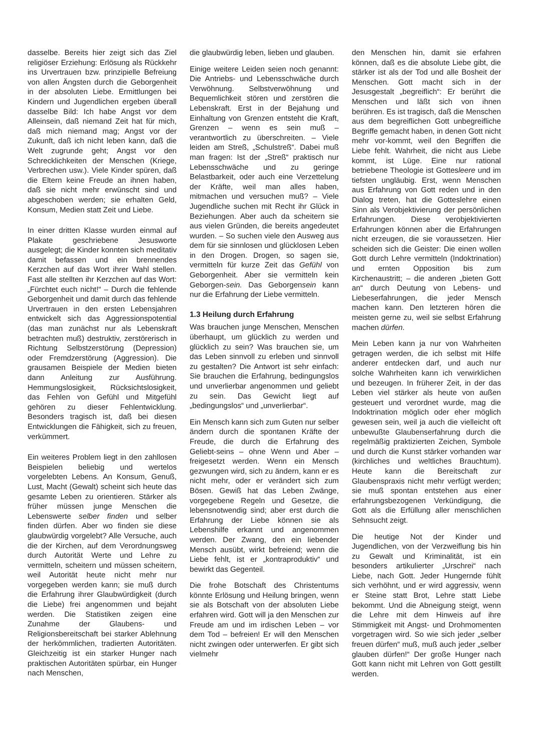dasselbe. Bereits hier zeigt sich das Ziel religiöser Erziehung: Erlösung als Rückkehr ins Urvertrauen bzw. prinzipielle Befreiung von allen Ängsten durch die Geborgenheit in der absoluten Liebe. Ermittlungen bei Kindern und Jugendlichen ergeben überall dasselbe Bild: Ich habe Angst vor dem Alleinsein, daß niemand Zeit hat für mich, daß mich niemand mag; Angst vor der Zukunft, daß ich nicht leben kann, daß die Welt zugrunde geht; Angst vor den Schrecklichkeiten der Menschen (Kriege, Verbrechen usw.). Viele Kinder spüren, daß die Eltern keine Freude an ihnen haben, daß sie nicht mehr erwünscht sind und abgeschoben werden; sie erhalten Geld, Konsum, Medien statt Zeit und Liebe.
In einer dritten Klasse wurden einmal auf Plakate geschriebene Jesusworte ausgelegt; die Kinder konnten sich meditativ damit befassen und ein brennendes Kerzchen auf das Wort ihrer Wahl stellen. Fast alle stellten ihr Kerzchen auf das Wort: „Fürchtet euch nicht!“ – Durch die fehlende Geborgenheit und damit durch das fehlende Urvertrauen in den ersten Lebensjahren entwickelt sich das Aggressionspotential (das man zunächst nur als Lebenskraft betrachten muß) destruktiv, zerstörerisch in Richtung Selbstzerstörung (Depression) oder Fremdzerstörung (Aggression). Die grausamen Beispiele der Medien bieten dann Anleitung zur Ausführung. Hemmungslosigkeit, Rücksichtslosigkeit, das Fehlen von Gefühl und Mitgefühl gehören zu dieser Fehlentwicklung. Besonders tragisch ist, daß bei diesen Entwicklungen die Fähigkeit, sich zu freuen, verkümmert.
Ein weiteres Problem liegt in den zahllosen Beispielen beliebig und wertelos vorgelebten Lebens. An Konsum, Genuß, Lust, Macht (Gewalt) scheint sich heute das gesamte Leben zu orientieren. Stärker als früher müssen junge Menschen die Lebenswerte selber finden und selber finden dürfen. Aber wo finden sie diese glaubwürdig vorgelebt? Alle Versuche, auch die der Kirchen, auf dem Verordnungsweg durch Autorität Werte und Lehre zu vermitteln, scheitern und müssen scheitern, weil Autorität heute nicht mehr nur vorgegeben werden kann; sie muß durch die Erfahrung ihrer Glaubwürdigkeit (durch die Liebe) frei angenommen und bejaht werden. Die Statistiken zeigen eine Zunahme der Glaubens- und Religionsbereitschaft bei starker Ablehnung der herkömmlichen, tradierten Autoritäten. Gleichzeitig ist ein starker Hunger nach praktischen Autoritäten spürbar, ein Hunger nach Menschen,
die glaubwürdig leben, lieben und glauben.
Einige weitere Leiden seien noch genannt: Die Antriebs- und Lebensschwäche durch Verwöhnung. Selbstverwöhnung und Bequemlichkeit stören und zerstören die Lebenskraft. Erst in der Bejahung und Einhaltung von Grenzen entsteht die Kraft, Grenzen – wenn es sein muß – verantwortlich zu überschreiten. – Viele leiden am Streß, „Schulstreß“. Dabei muß man fragen: Ist der „Streß“ praktisch nur Lebensschwäche und zu geringe Belastbarkeit, oder auch eine Verzettelung der Kräfte, weil man alles haben, mitmachen und versuchen muß? – Viele Jugendliche suchen mit Recht ihr Glück in Beziehungen. Aber auch da scheitern sie aus vielen Gründen, die bereits angedeutet wurden. – So suchen viele den Ausweg aus dem für sie sinnlosen und glücklosen Leben in den Drogen. Drogen, so sagen sie, vermitteln für kurze Zeit das Gefühl von Geborgenheit. Aber sie vermitteln kein Geborgen-sein. Das Geborgensein kann nur die Erfahrung der Liebe vermitteln.
1.3 Heilung durch Erfahrung
Was brauchen junge Menschen, Menschen überhaupt, um glücklich zu werden und glücklich zu sein? Was brauchen sie, um das Leben sinnvoll zu erleben und sinnvoll zu gestalten? Die Antwort ist sehr einfach: Sie brauchen die Erfahrung, bedingungslos und unverlierbar angenommen und geliebt zu sein. Das Gewicht liegt auf „bedingungslos“ und „unverlierbar“.
Ein Mensch kann sich zum Guten nur selber ändern durch die spontanen Kräfte der Freude, die durch die Erfahrung des Geliebt-seins – ohne Wenn und Aber – freigesetzt werden. Wenn ein Mensch gezwungen wird, sich zu ändern, kann er es nicht mehr, oder er verändert sich zum Bösen. Gewiß hat das Leben Zwänge, vorgegebene Regeln und Gesetze, die lebensnotwendig sind; aber erst durch die Erfahrung der Liebe können sie als Lebenshilfe erkannt und angenommen werden. Der Zwang, den ein liebender Mensch ausübt, wirkt befreiend; wenn die Liebe fehlt, ist er „kontraproduktiv“ und bewirkt das Gegenteil.
Die frohe Botschaft des Christentums könnte Erlösung und Heilung bringen, wenn sie als Botschaft von der absoluten Liebe erfahren wird. Gott will ja den Menschen zur Freude am und im irdischen Leben – vor dem Tod – befreien! Er will den Menschen nicht zwingen oder unterwerfen. Er gibt sich vielmehr
den Menschen hin, damit sie erfahren können, daß es die absolute Liebe gibt, die stärker ist als der Tod und alle Bosheit der Menschen. Gott macht sich in der Jesusgestalt „begreiflich“: Er berührt die Menschen und läßt sich von ihnen berühren. Es ist tragisch, daß die Menschen aus dem begreiflichen Gott unbegreifliche Begriffe gemacht haben, in denen Gott nicht mehr vor-kommt, weil den Begriffen die Liebe fehlt. Wahrheit, die nicht aus Liebe kommt, ist Lüge. Eine nur rational betriebene Theologie ist Gottesleere und im tiefsten ungläubig. Erst, wenn Menschen aus Erfahrung von Gott reden und in den Dialog treten, hat die Gotteslehre einen Sinn als Verobjektivierung der persönlichen Erfahrungen. Diese verobjektivierten Erfahrungen können aber die Erfahrungen nicht erzeugen, die sie voraussetzen. Hier scheiden sich die Geister: Die einen wollen Gott durch Lehre vermitteln (Indoktrination) und ernten Opposition bis zum Kirchenaustritt; – die anderen „bieten Gott an“ durch Deutung von Lebens- und Liebeserfahrungen, die jeder Mensch machen kann. Den letzteren hören die meisten gerne zu, weil sie selbst Erfahrung machen dürfen.
Mein Leben kann ja nur von Wahrheiten getragen werden, die ich selbst mit Hilfe anderer entdecken darf, und auch nur solche Wahrheiten kann ich verwirklichen und bezeugen. In früherer Zeit, in der das Leben viel stärker als heute von außen gesteuert und verordnet wurde, mag die Indoktrination möglich oder eher möglich gewesen sein, weil ja auch die vielleicht oft unbewußte Glaubenserfahrung durch die regelmäßig praktizierten Zeichen, Symbole und durch die Kunst stärker vorhanden war (kirchliches und weltliches Brauchtum). Heute kann die Bereitschaft zur Glaubenspraxis nicht mehr verfügt werden; sie muß spontan entstehen aus einer erfahrungsbezogenen Verkündigung, die Gott als die Erfüllung aller menschlichen Sehnsucht zeigt.
Die heutige Not der Kinder und Jugendlichen, von der Verzweiflung bis hin zu Gewalt und Kriminalität, ist ein besonders artikulierter „Urschrei“ nach Liebe, nach Gott. Jeder Hungernde fühlt sich verhöhnt, und er wird aggressiv, wenn er Steine statt Brot, Lehre statt Liebe bekommt. Und die Abneigung steigt, wenn die Lehre mit dem Hinweis auf ihre Stimmigkeit mit Angst- und Drohmomenten vorgetragen wird. So wie sich jeder „selber freuen dürfen“ muß, muß auch jeder „selber glauben dürfen!“ Der große Hunger nach Gott kann nicht mit Lehren von Gott gestillt werden.